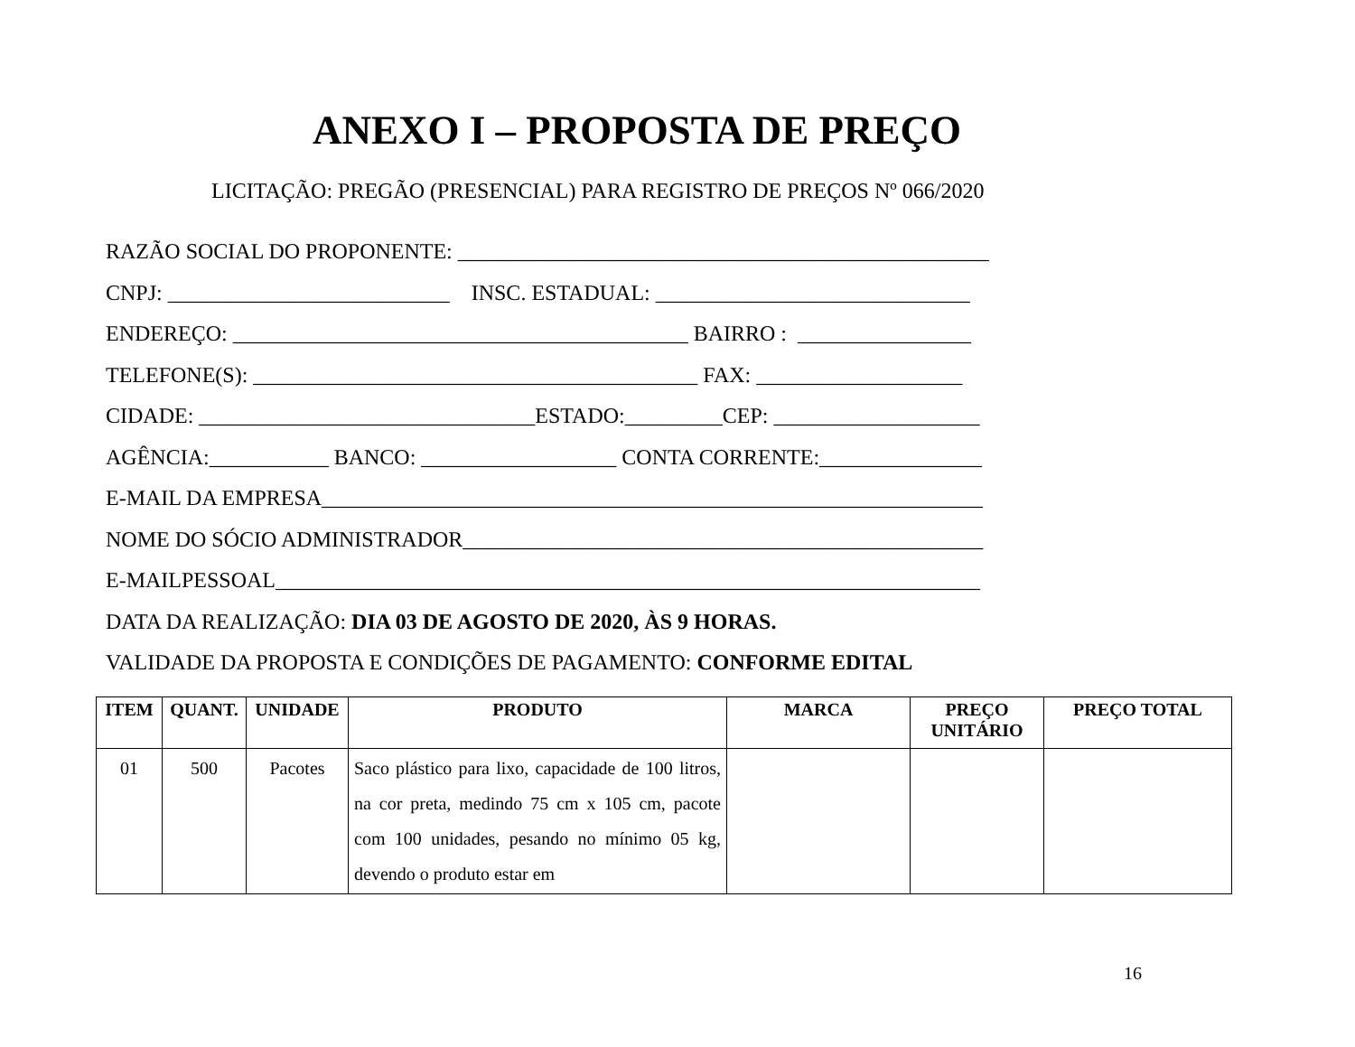ANEXO I – PROPOSTA DE PREÇO
LICITAÇÃO: PREGÃO (PRESENCIAL) PARA REGISTRO DE PREÇOS Nº 066/2020
RAZÃO SOCIAL DO PROPONENTE: _________________________________________________ CNPJ: __________________________ INSC. ESTADUAL: _____________________________ ENDEREÇO: __________________________________________ BAIRRO : ________________ TELEFONE(S): _________________________________________ FAX: ___________________ CIDADE: _______________________________ESTADO:_________CEP: ___________________ AGÊNCIA:___________ BANCO: __________________ CONTA CORRENTE:_______________ E-MAIL DA EMPRESA_____________________________________________________________ NOME DO SÓCIO ADMINISTRADOR________________________________________________ E-MAILPESSOAL_________________________________________________________________ DATA DA REALIZAÇÃO: DIA 03 DE AGOSTO DE 2020, ÀS 9 HORAS. VALIDADE DA PROPOSTA E CONDIÇÕES DE PAGAMENTO: CONFORME EDITAL
| ITEM | QUANT. | UNIDADE | PRODUTO | MARCA | PREÇO UNITÁRIO | PREÇO TOTAL |
| --- | --- | --- | --- | --- | --- | --- |
| 01 | 500 | Pacotes | Saco plástico para lixo, capacidade de 100 litros, na cor preta, medindo 75 cm x 105 cm, pacote com 100 unidades, pesando no mínimo 05 kg, devendo o produto estar em | | | |
16